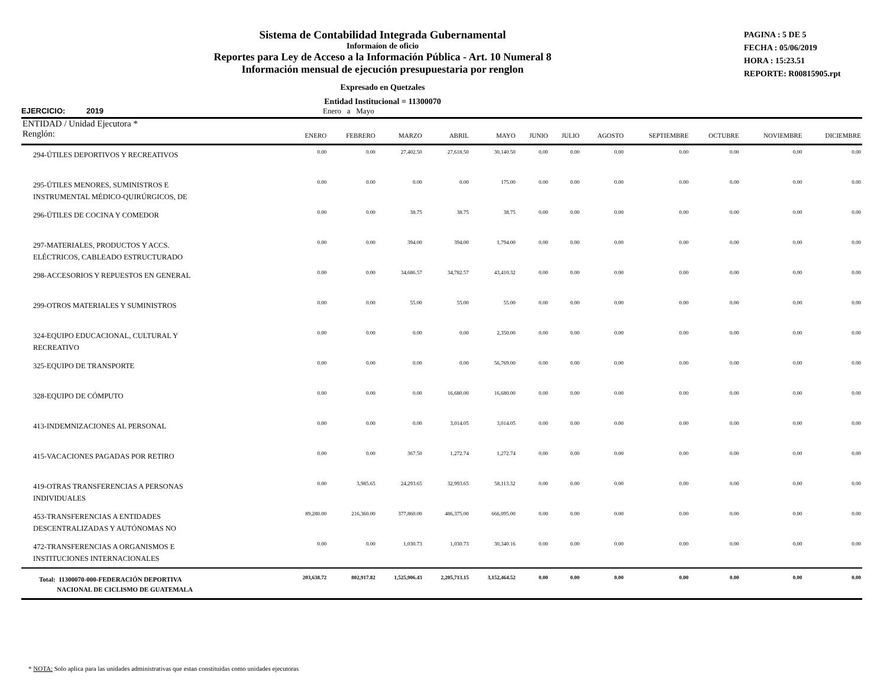Sistema de Contabilidad Integrada Gubernamental
Informaíon de oficio
Reportes para Ley de Acceso a la Información Pública - Art. 10 Numeral 8
Información mensual de ejecución presupuestaria por renglon
Expresado en Quetzales
Entidad Institucional = 11300070
PAGINA : 5 DE 5
FECHA : 05/06/2019
HORA : 15:23.51
REPORTE: R00815905.rpt
EJERCICIO: 2019 Enero a Mayo
| ENTIDAD / Unidad Ejecutora * Renglón: | ENERO | FEBRERO | MARZO | ABRIL | MAYO | JUNIO | JULIO | AGOSTO | SEPTIEMBRE | OCTUBRE | NOVIEMBRE | DICIEMBRE |
| --- | --- | --- | --- | --- | --- | --- | --- | --- | --- | --- | --- | --- |
| 294-ÚTILES DEPORTIVOS Y RECREATIVOS | 0.00 | 0.00 | 27,402.50 | 27,618.50 | 30,140.50 | 0.00 | 0.00 | 0.00 | 0.00 | 0.00 | 0.00 | 0.00 |
| 295-ÚTILES MENORES, SUMINISTROS E INSTRUMENTAL MÉDICO-QUIRÚRGICOS, DE | 0.00 | 0.00 | 0.00 | 0.00 | 175.00 | 0.00 | 0.00 | 0.00 | 0.00 | 0.00 | 0.00 | 0.00 |
| 296-ÚTILES DE COCINA Y COMEDOR | 0.00 | 0.00 | 38.75 | 38.75 | 38.75 | 0.00 | 0.00 | 0.00 | 0.00 | 0.00 | 0.00 | 0.00 |
| 297-MATERIALES, PRODUCTOS Y ACCS. ELÉCTRICOS, CABLEADO ESTRUCTURADO | 0.00 | 0.00 | 394.00 | 394.00 | 1,794.00 | 0.00 | 0.00 | 0.00 | 0.00 | 0.00 | 0.00 | 0.00 |
| 298-ACCESORIOS Y REPUESTOS EN GENERAL | 0.00 | 0.00 | 34,686.57 | 34,782.57 | 43,410.32 | 0.00 | 0.00 | 0.00 | 0.00 | 0.00 | 0.00 | 0.00 |
| 299-OTROS MATERIALES Y SUMINISTROS | 0.00 | 0.00 | 55.00 | 55.00 | 55.00 | 0.00 | 0.00 | 0.00 | 0.00 | 0.00 | 0.00 | 0.00 |
| 324-EQUIPO EDUCACIONAL, CULTURAL Y RECREATIVO | 0.00 | 0.00 | 0.00 | 0.00 | 2,350.00 | 0.00 | 0.00 | 0.00 | 0.00 | 0.00 | 0.00 | 0.00 |
| 325-EQUIPO DE TRANSPORTE | 0.00 | 0.00 | 0.00 | 0.00 | 56,769.00 | 0.00 | 0.00 | 0.00 | 0.00 | 0.00 | 0.00 | 0.00 |
| 328-EQUIPO DE CÓMPUTO | 0.00 | 0.00 | 0.00 | 16,680.00 | 16,680.00 | 0.00 | 0.00 | 0.00 | 0.00 | 0.00 | 0.00 | 0.00 |
| 413-INDEMNIZACIONES AL PERSONAL | 0.00 | 0.00 | 0.00 | 3,014.05 | 3,014.05 | 0.00 | 0.00 | 0.00 | 0.00 | 0.00 | 0.00 | 0.00 |
| 415-VACACIONES PAGADAS POR RETIRO | 0.00 | 0.00 | 367.50 | 1,272.74 | 1,272.74 | 0.00 | 0.00 | 0.00 | 0.00 | 0.00 | 0.00 | 0.00 |
| 419-OTRAS TRANSFERENCIAS A PERSONAS INDIVIDUALES | 0.00 | 3,985.65 | 24,293.65 | 32,993.65 | 58,113.32 | 0.00 | 0.00 | 0.00 | 0.00 | 0.00 | 0.00 | 0.00 |
| 453-TRANSFERENCIAS A ENTIDADES DESCENTRALIZADAS Y AUTÓNOMAS NO | 89,280.00 | 216,360.00 | 377,860.00 | 486,375.00 | 666,095.00 | 0.00 | 0.00 | 0.00 | 0.00 | 0.00 | 0.00 | 0.00 |
| 472-TRANSFERENCIAS A ORGANISMOS E INSTITUCIONES INTERNACIONALES | 0.00 | 0.00 | 1,030.73 | 1,030.73 | 30,340.16 | 0.00 | 0.00 | 0.00 | 0.00 | 0.00 | 0.00 | 0.00 |
| Total: 11300070-000-FEDERACIÓN DEPORTIVA NACIONAL DE CICLISMO DE GUATEMALA | 203,638.72 | 802,917.82 | 1,525,906.43 | 2,205,713.15 | 3,152,464.52 | 0.00 | 0.00 | 0.00 | 0.00 | 0.00 | 0.00 | 0.00 |
* NOTA: Solo aplica para las unidades administrativas que estan constituidas como unidades ejecutoras